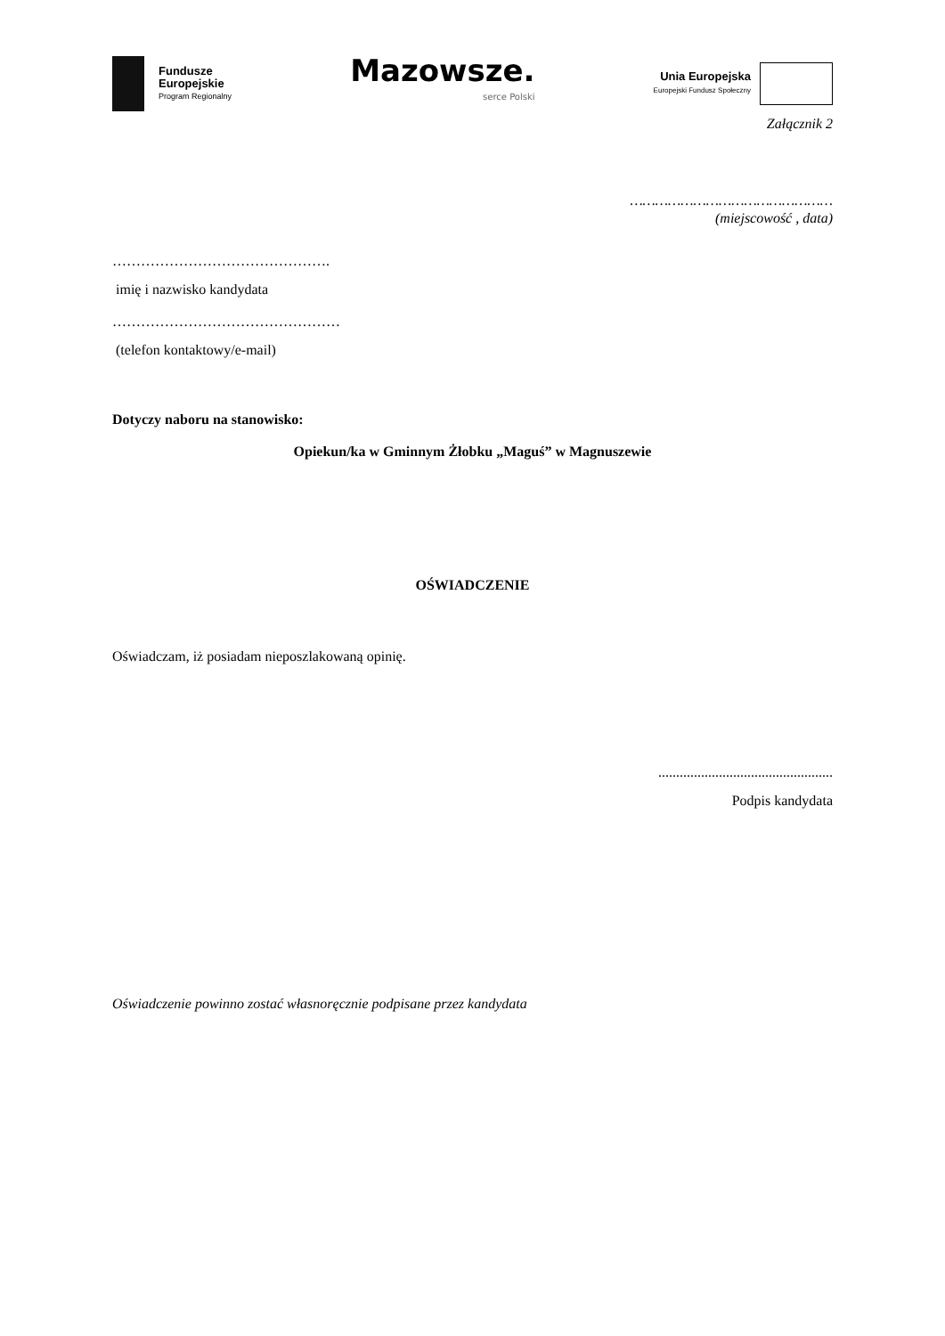Fundusze
Europejskie
Program Regionalny
Mazowsze.
serce Polski
Unia Europejska
Europejski Fundusz Społeczny
Załącznik 2
…………………………………………
(miejscowość , data)
……………………………………….
imię i nazwisko kandydata
…………………………………………
(telefon kontaktowy/e-mail)
Dotyczy naboru na stanowisko:
Opiekun/ka w Gminnym Żłobku „Maguś” w Magnuszewie
OŚWIADCZENIE
Oświadczam, iż posiadam nieposzlakowaną opinię.
.................................................
Podpis kandydata
Oświadczenie powinno zostać własnoręcznie podpisane przez kandydata